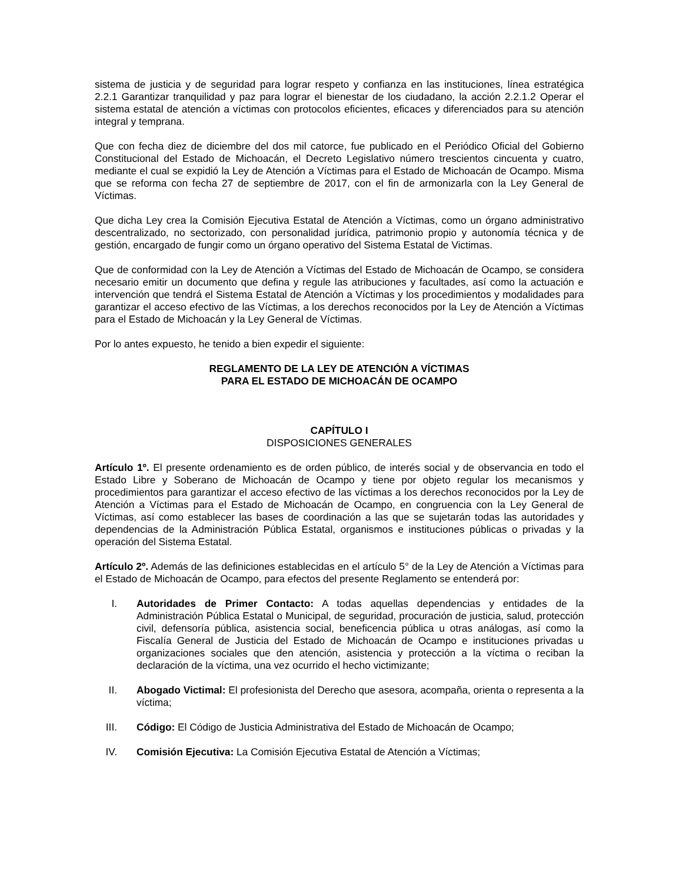sistema de justicia y de seguridad para lograr respeto y confianza en las instituciones, línea estratégica 2.2.1 Garantizar tranquilidad y paz para lograr el bienestar de los ciudadano, la acción 2.2.1.2 Operar el sistema estatal de atención a víctimas con protocolos eficientes, eficaces y diferenciados para su atención integral y temprana.
Que con fecha diez de diciembre del dos mil catorce, fue publicado en el Periódico Oficial del Gobierno Constitucional del Estado de Michoacán, el Decreto Legislativo número trescientos cincuenta y cuatro, mediante el cual se expidió la Ley de Atención a Víctimas para el Estado de Michoacán de Ocampo. Misma que se reforma con fecha 27 de septiembre de 2017, con el fin de armonizarla con la Ley General de Víctimas.
Que dicha Ley crea la Comisión Ejecutiva Estatal de Atención a Víctimas, como un órgano administrativo descentralizado, no sectorizado, con personalidad jurídica, patrimonio propio y autonomía técnica y de gestión, encargado de fungir como un órgano operativo del Sistema Estatal de Victimas.
Que de conformidad con la Ley de Atención a Víctimas del Estado de Michoacán de Ocampo, se considera necesario emitir un documento que defina y regule las atribuciones y facultades, así como la actuación e intervención que tendrá el Sistema Estatal de Atención a Víctimas y los procedimientos y modalidades para garantizar el acceso efectivo de las Víctimas, a los derechos reconocidos por la Ley de Atención a Víctimas para el Estado de Michoacán y la Ley General de Víctimas.
Por lo antes expuesto, he tenido a bien expedir el siguiente:
REGLAMENTO DE LA LEY DE ATENCIÓN A VÍCTIMAS
PARA EL ESTADO DE MICHOACÁN DE OCAMPO
CAPÍTULO I
DISPOSICIONES GENERALES
Artículo 1º. El presente ordenamiento es de orden público, de interés social y de observancia en todo el Estado Libre y Soberano de Michoacán de Ocampo y tiene por objeto regular los mecanismos y procedimientos para garantizar el acceso efectivo de las víctimas a los derechos reconocidos por la Ley de Atención a Víctimas para el Estado de Michoacán de Ocampo, en congruencia con la Ley General de Víctimas, así como establecer las bases de coordinación a las que se sujetarán todas las autoridades y dependencias de la Administración Pública Estatal, organismos e instituciones públicas o privadas y la operación del Sistema Estatal.
Artículo 2º. Además de las definiciones establecidas en el artículo 5° de la Ley de Atención a Víctimas para el Estado de Michoacán de Ocampo, para efectos del presente Reglamento se entenderá por:
I. Autoridades de Primer Contacto: A todas aquellas dependencias y entidades de la Administración Pública Estatal o Municipal, de seguridad, procuración de justicia, salud, protección civil, defensoría pública, asistencia social, beneficencia pública u otras análogas, así como la Fiscalía General de Justicia del Estado de Michoacán de Ocampo e instituciones privadas u organizaciones sociales que den atención, asistencia y protección a la víctima o reciban la declaración de la víctima, una vez ocurrido el hecho victimizante;
II. Abogado Victimal: El profesionista del Derecho que asesora, acompaña, orienta o representa a la víctima;
III. Código: El Código de Justicia Administrativa del Estado de Michoacán de Ocampo;
IV. Comisión Ejecutiva: La Comisión Ejecutiva Estatal de Atención a Víctimas;